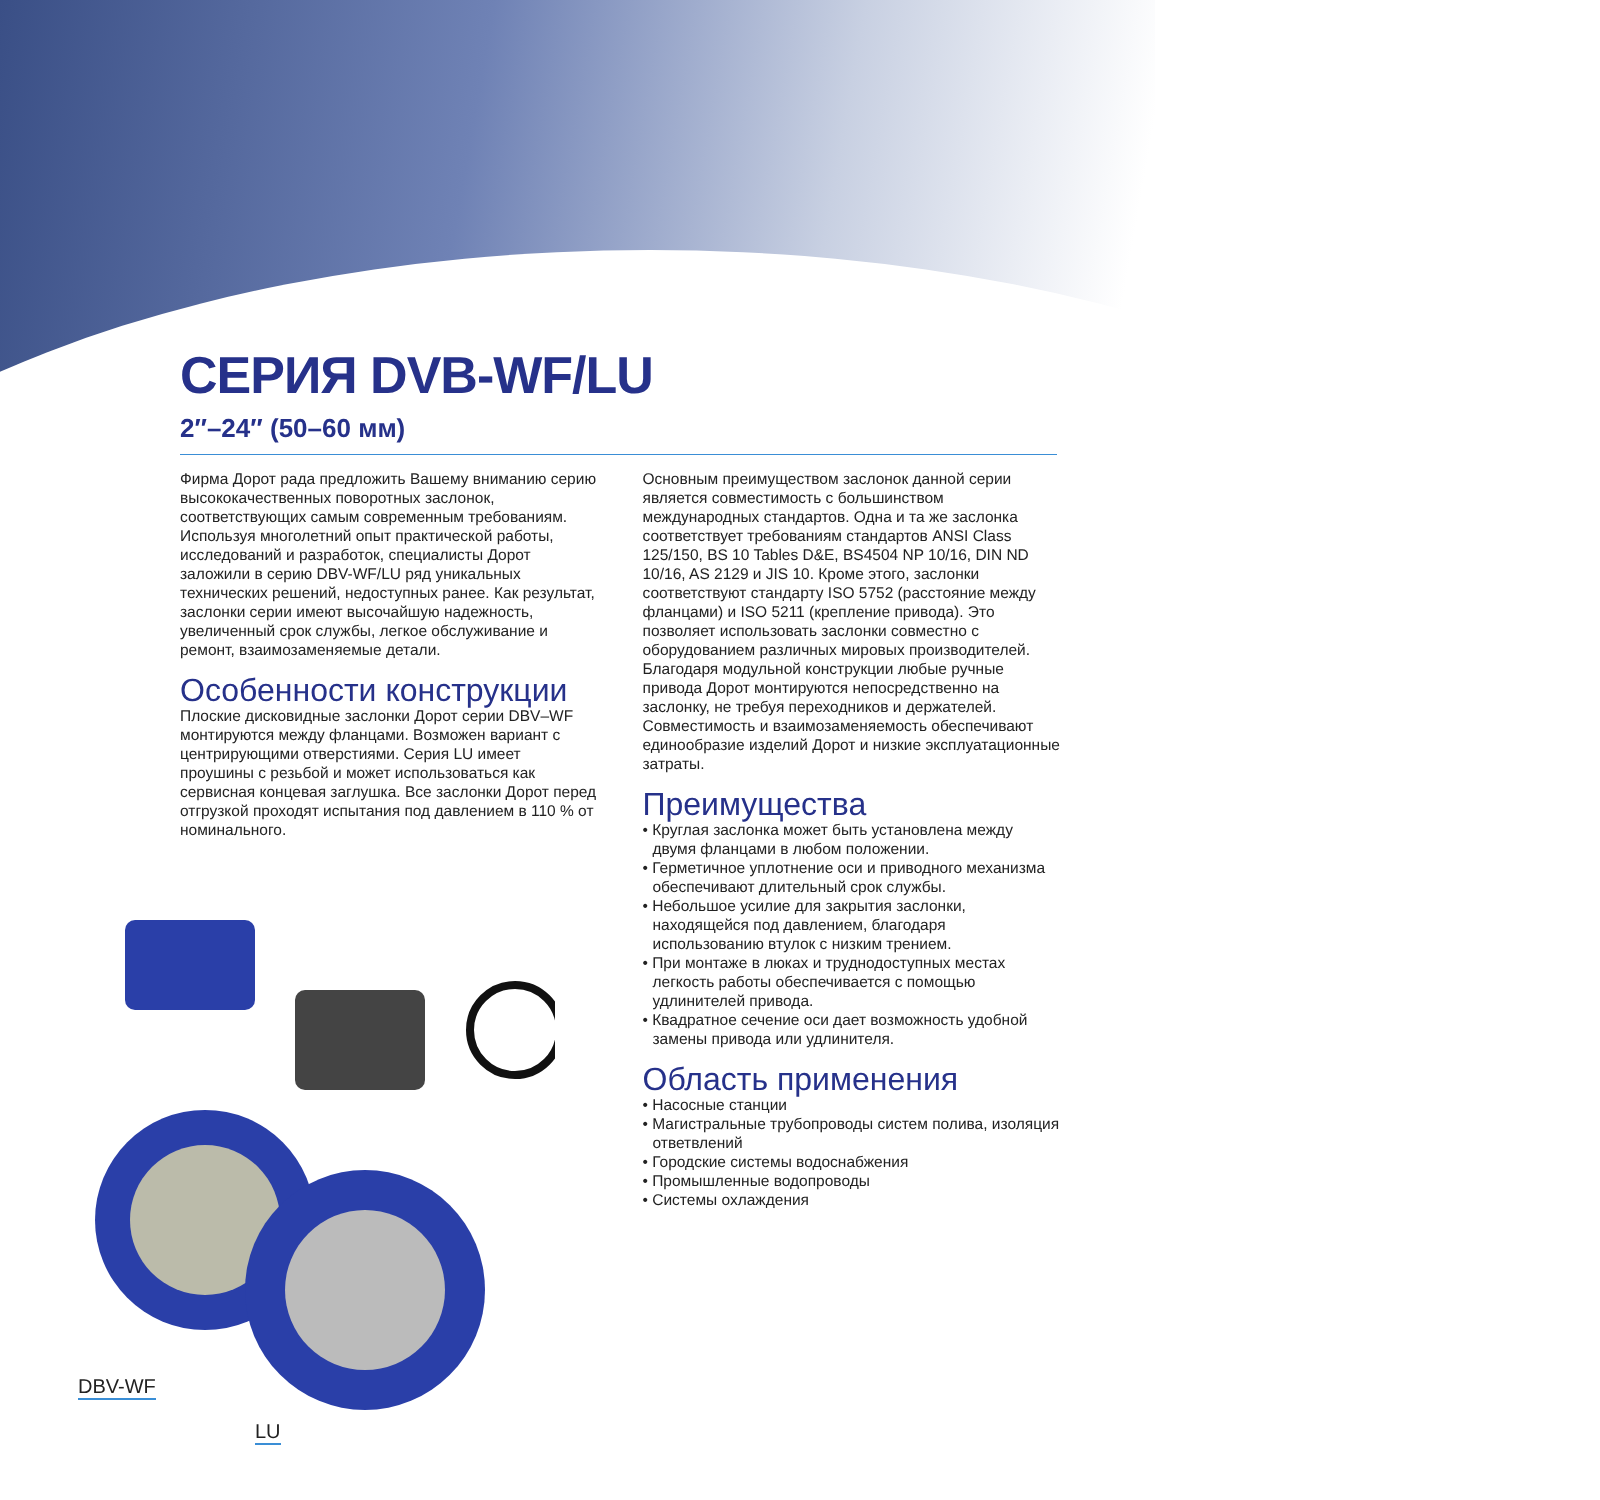СЕРИЯ DVB-WF/LU
2″–24″ (50–60 мм)
Фирма Дорот рада предложить Вашему вниманию серию высококачественных поворотных заслонок, соответствующих самым современным требованиям. Используя многолетний опыт практической работы, исследований и разработок, специалисты Дорот заложили в серию DBV-WF/LU ряд уникальных технических решений, недоступных ранее. Как результат, заслонки серии имеют высочайшую надежность, увеличенный срок службы, легкое обслуживание и ремонт, взаимозаменяемые детали.
Особенности конструкции
Плоские дисковидные заслонки Дорот серии DBV–WF монтируются между фланцами. Возможен вариант с центрирующими отверстиями. Серия LU имеет проушины с резьбой и может использоваться как сервисная концевая заглушка. Все заслонки Дорот перед отгрузкой проходят испытания под давлением в 110 % от номинального.
Основным преимуществом заслонок данной серии является совместимость с большинством международных стандартов. Одна и та же заслонка соответствует требованиям стандартов ANSI Class 125/150, BS 10 Tables D&E, BS4504 NP 10/16, DIN ND 10/16, AS 2129 и JIS 10. Кроме этого, заслонки соответствуют стандарту ISO 5752 (расстояние между фланцами) и ISO 5211 (крепление привода). Это позволяет использовать заслонки совместно с оборудованием различных мировых производителей. Благодаря модульной конструкции любые ручные привода Дорот монтируются непосредственно на заслонку, не требуя переходников и держателей. Совместимость и взаимозаменяемость обеспечивают единообразие изделий Дорот и низкие эксплуатационные затраты.
Преимущества
• Круглая заслонка может быть установлена между двумя фланцами в любом положении.
• Герметичное уплотнение оси и приводного механизма обеспечивают длительный срок службы.
• Небольшое усилие для закрытия заслонки, находящейся под давлением, благодаря использованию втулок с низким трением.
• При монтаже в люках и труднодоступных местах легкость работы обеспечивается с помощью удлинителей привода.
• Квадратное сечение оси дает возможность удобной замены привода или удлинителя.
Область применения
• Насосные станции
• Магистральные трубопроводы систем полива, изоляция ответвлений
• Городские системы водоснабжения
• Промышленные водопроводы
• Системы охлаждения
DBV-WF
LU